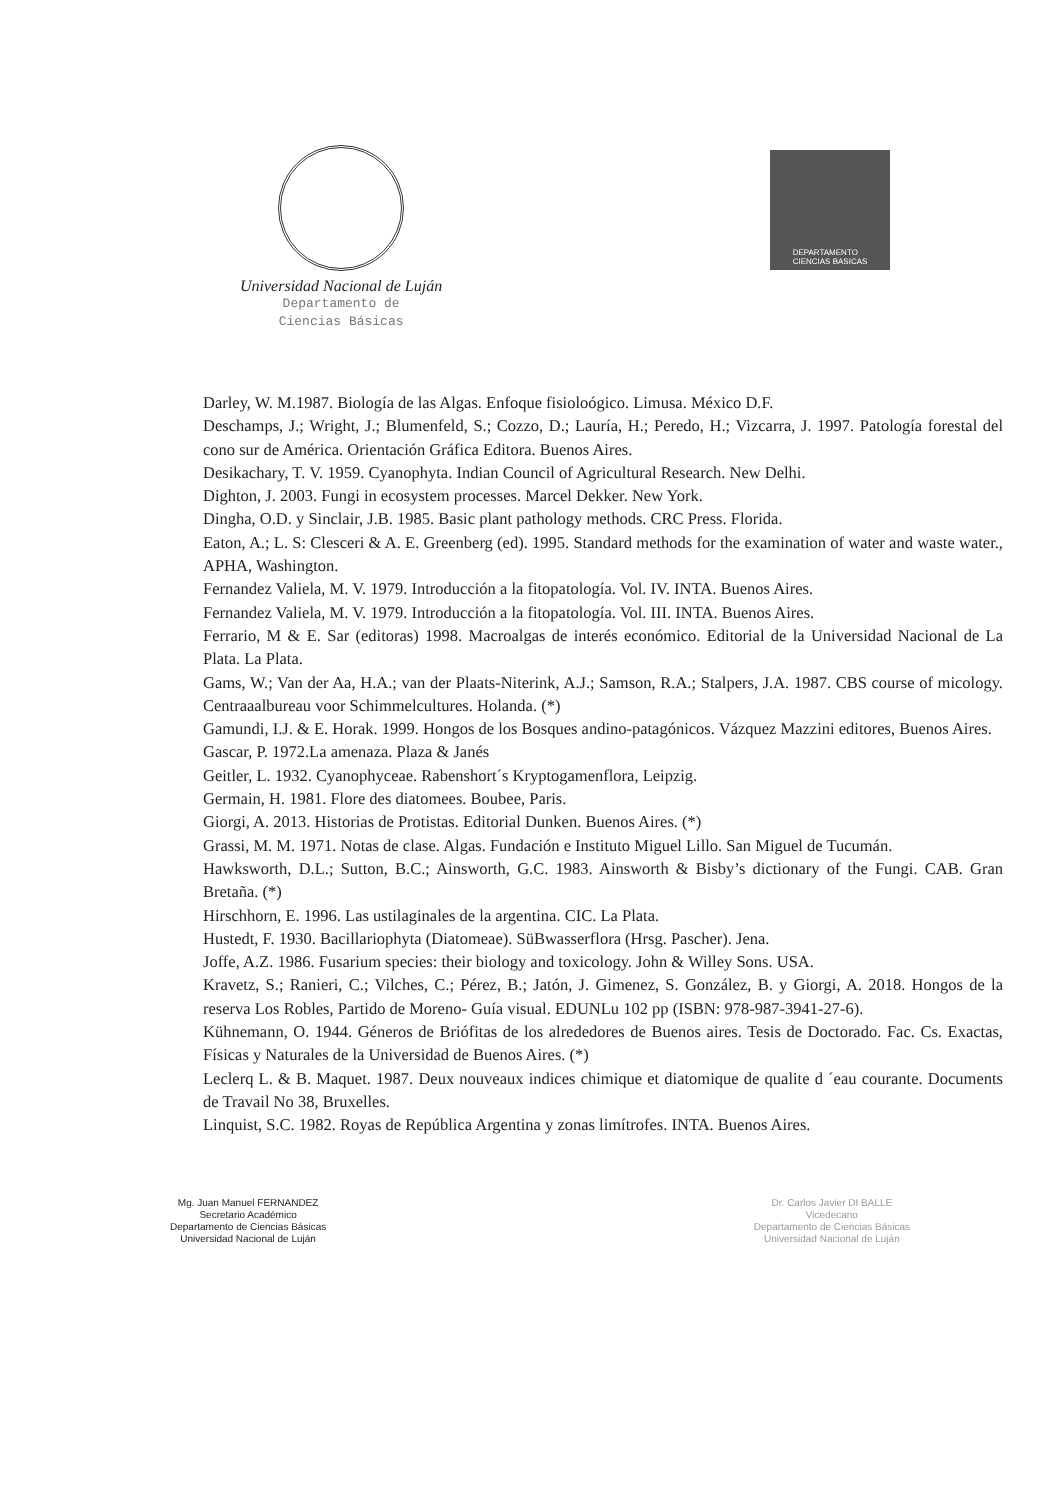Universidad Nacional de Luján
Departamento de
Ciencias Básicas
DEPARTAMENTO
CIENCIAS BASICAS
Darley, W. M.1987. Biología de las Algas. Enfoque fisioloógico. Limusa. México D.F.
Deschamps, J.; Wright, J.; Blumenfeld, S.; Cozzo, D.; Lauría, H.; Peredo, H.; Vizcarra, J. 1997. Patología forestal del cono sur de América. Orientación Gráfica Editora. Buenos Aires.
Desikachary, T. V. 1959. Cyanophyta. Indian Council of Agricultural Research. New Delhi.
Dighton, J. 2003. Fungi in ecosystem processes. Marcel Dekker. New York.
Dingha, O.D. y Sinclair, J.B. 1985. Basic plant pathology methods. CRC Press. Florida.
Eaton, A.; L. S: Clesceri & A. E. Greenberg (ed). 1995. Standard methods for the examination of water and waste water., APHA, Washington.
Fernandez Valiela, M. V. 1979. Introducción a la fitopatología. Vol. IV. INTA. Buenos Aires.
Fernandez Valiela, M. V. 1979. Introducción a la fitopatología. Vol. III. INTA. Buenos Aires.
Ferrario, M & E. Sar (editoras) 1998. Macroalgas de interés económico. Editorial de la Universidad Nacional de La Plata. La Plata.
Gams, W.; Van der Aa, H.A.; van der Plaats-Niterink, A.J.; Samson, R.A.; Stalpers, J.A. 1987. CBS course of micology. Centraaalbureau voor Schimmelcultures. Holanda. (*)
Gamundi, I.J. & E. Horak. 1999. Hongos de los Bosques andino-patagónicos. Vázquez Mazzini editores, Buenos Aires.
Gascar, P. 1972.La amenaza. Plaza & Janés
Geitler, L. 1932. Cyanophyceae. Rabenshort´s Kryptogamenflora, Leipzig.
Germain, H. 1981. Flore des diatomees. Boubee, Paris.
Giorgi, A. 2013. Historias de Protistas. Editorial Dunken. Buenos Aires. (*)
Grassi, M. M. 1971. Notas de clase. Algas. Fundación e Instituto Miguel Lillo. San Miguel de Tucumán.
Hawksworth, D.L.; Sutton, B.C.; Ainsworth, G.C. 1983. Ainsworth & Bisby’s dictionary of the Fungi. CAB. Gran Bretaña. (*)
Hirschhorn, E. 1996. Las ustilaginales de la argentina. CIC. La Plata.
Hustedt, F. 1930. Bacillariophyta (Diatomeae). SüBwasserflora (Hrsg. Pascher). Jena.
Joffe, A.Z. 1986. Fusarium species: their biology and toxicology. John & Willey Sons. USA.
Kravetz, S.; Ranieri, C.; Vilches, C.; Pérez, B.; Jatón, J. Gimenez, S. González, B. y Giorgi, A. 2018. Hongos de la reserva Los Robles, Partido de Moreno- Guía visual. EDUNLu 102 pp (ISBN: 978-987-3941-27-6).
Kühnemann, O. 1944. Géneros de Briófitas de los alrededores de Buenos aires. Tesis de Doctorado. Fac. Cs. Exactas, Físicas y Naturales de la Universidad de Buenos Aires. (*)
Leclerq L. & B. Maquet. 1987. Deux nouveaux indices chimique et diatomique de qualite d ´eau courante. Documents de Travail No 38, Bruxelles.
Linquist, S.C. 1982. Royas de República Argentina y zonas limítrofes. INTA. Buenos Aires.
Mg. Juan Manuel FERNANDEZ
Secretario Académico
Departamento de Ciencias Básicas
Universidad Nacional de Luján
Dr. Carlos Javier DI BALLE
Vicedecano
Departamento de Ciencias Básicas
Universidad Nacional de Luján